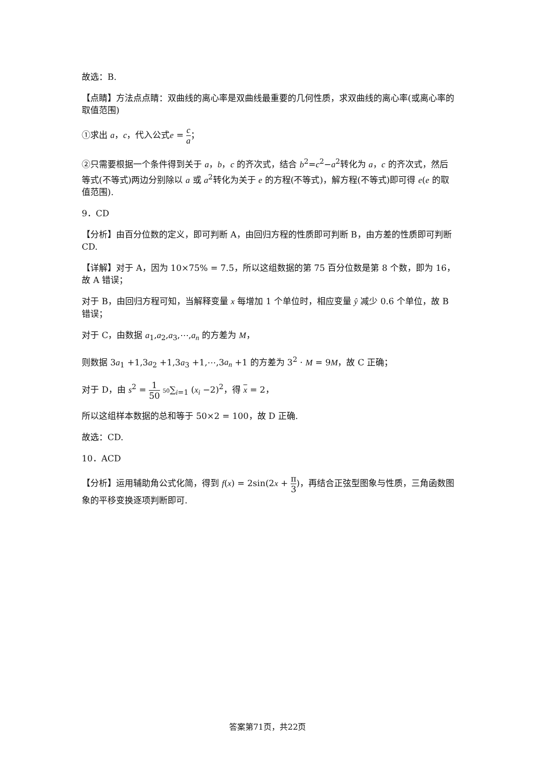故选：B.
【点睛】方法点点睛：双曲线的离心率是双曲线最重要的几何性质，求双曲线的离心率(或离心率的取值范围)
①求出 a，c，代入公式e = c a；
②只需要根据一个条件得到关于 a，b，c 的齐次式，结合 b<sup>2</sup>=c<sup>2</sup>−a<sup>2</sup>转化为 a，c 的齐次式，然后等式(不等式)两边分别除以 a 或 a<sup>2</sup>转化为关于 e 的方程(不等式)，解方程(不等式)即可得 e(e 的取值范围).
9．CD
【分析】由百分位数的定义，即可判断 A，由回归方程的性质即可判断 B，由方差的性质即可判断 CD.
【详解】对于 A，因为 10×75% = 7.5，所以这组数据的第 75 百分位数是第 8 个数，即为 16，故 A 错误；
对于 B，由回归方程可知，当解释变量 x 每增加 1 个单位时，相应变量 ŷ 减少 0.6 个单位，故 B 错误；
对于 C，由数据 a<sub>1</sub>,a<sub>2</sub>,a<sub>3</sub>,⋯,a<sub>n</sub> 的方差为 M，
则数据 3a<sub>1</sub> +1,3a<sub>2</sub> +1,3a<sub>3</sub> +1,⋯,3a<sub>n</sub> +1 的方差为 3<sup>2</sup> · M = 9M，故 C 正确；
对于 D，由 s<sup>2</sup> = 1 50 50∑<sub>i=1</sub> (x<sub>i</sub> −2)<sup>2</sup>，得 x = 2，
所以这组样本数据的总和等于 50×2 = 100，故 D 正确.
故选：CD.
10．ACD
【分析】运用辅助角公式化简，得到 f(x) = 2sin(2x + π 3)，再结合正弦型图象与性质，三角函数图象的平移变换逐项判断即可.
答案第71页，共22页